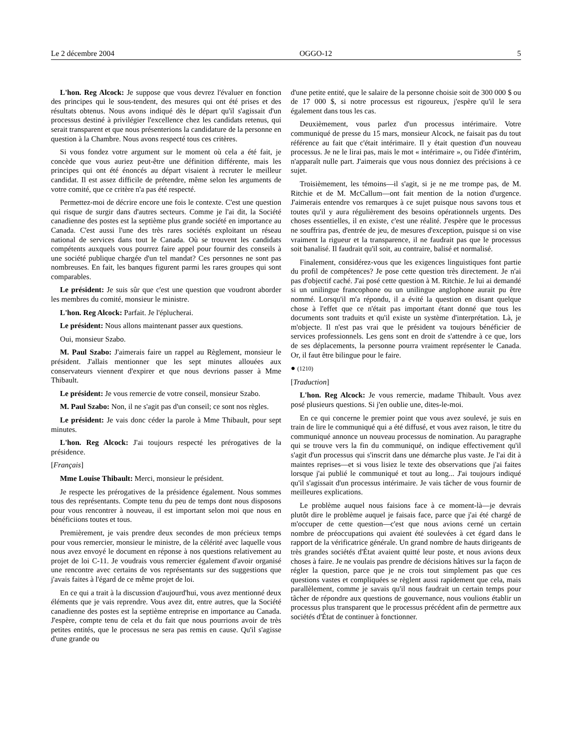Le 2 décembre 2004 OGGO-12 5
L'hon. Reg Alcock: Je suppose que vous devrez l'évaluer en fonction des principes qui le sous-tendent, des mesures qui ont été prises et des résultats obtenus. Nous avons indiqué dès le départ qu'il s'agissait d'un processus destiné à privilégier l'excellence chez les candidats retenus, qui serait transparent et que nous présenterions la candidature de la personne en question à la Chambre. Nous avons respecté tous ces critères.
Si vous fondez votre argument sur le moment où cela a été fait, je concède que vous auriez peut-être une définition différente, mais les principes qui ont été énoncés au départ visaient à recruter le meilleur candidat. Il est assez difficile de prétendre, même selon les arguments de votre comité, que ce critère n'a pas été respecté.
Permettez-moi de décrire encore une fois le contexte. C'est une question qui risque de surgir dans d'autres secteurs. Comme je l'ai dit, la Société canadienne des postes est la septième plus grande société en importance au Canada. C'est aussi l'une des très rares sociétés exploitant un réseau national de services dans tout le Canada. Où se trouvent les candidats compétents auxquels vous pourrez faire appel pour fournir des conseils à une société publique chargée d'un tel mandat? Ces personnes ne sont pas nombreuses. En fait, les banques figurent parmi les rares groupes qui sont comparables.
Le président: Je suis sûr que c'est une question que voudront aborder les membres du comité, monsieur le ministre.
L'hon. Reg Alcock: Parfait. Je l'éplucherai.
Le président: Nous allons maintenant passer aux questions.
Oui, monsieur Szabo.
M. Paul Szabo: J'aimerais faire un rappel au Règlement, monsieur le président. J'allais mentionner que les sept minutes allouées aux conservateurs viennent d'expirer et que nous devrions passer à Mme Thibault.
Le président: Je vous remercie de votre conseil, monsieur Szabo.
M. Paul Szabo: Non, il ne s'agit pas d'un conseil; ce sont nos règles.
Le président: Je vais donc céder la parole à Mme Thibault, pour sept minutes.
L'hon. Reg Alcock: J'ai toujours respecté les prérogatives de la présidence.
[Français]
Mme Louise Thibault: Merci, monsieur le président.
Je respecte les prérogatives de la présidence également. Nous sommes tous des représentants. Compte tenu du peu de temps dont nous disposons pour vous rencontrer à nouveau, il est important selon moi que nous en bénéficiions toutes et tous.
Premièrement, je vais prendre deux secondes de mon précieux temps pour vous remercier, monsieur le ministre, de la célérité avec laquelle vous nous avez envoyé le document en réponse à nos questions relativement au projet de loi C-11. Je voudrais vous remercier également d'avoir organisé une rencontre avec certains de vos représentants sur des suggestions que j'avais faites à l'égard de ce même projet de loi.
En ce qui a trait à la discussion d'aujourd'hui, vous avez mentionné deux éléments que je vais reprendre. Vous avez dit, entre autres, que la Société canadienne des postes est la septième entreprise en importance au Canada. J'espère, compte tenu de cela et du fait que nous pourrions avoir de très petites entités, que le processus ne sera pas remis en cause. Qu'il s'agisse d'une grande ou
d'une petite entité, que le salaire de la personne choisie soit de 300 000 $ ou de 17 000 $, si notre processus est rigoureux, j'espère qu'il le sera également dans tous les cas.
Deuxièmement, vous parlez d'un processus intérimaire. Votre communiqué de presse du 15 mars, monsieur Alcock, ne faisait pas du tout référence au fait que c'était intérimaire. Il y était question d'un nouveau processus. Je ne le lirai pas, mais le mot « intérimaire », ou l'idée d'intérim, n'apparaît nulle part. J'aimerais que vous nous donniez des précisions à ce sujet.
Troisièmement, les témoins—il s'agit, si je ne me trompe pas, de M. Ritchie et de M. McCallum—ont fait mention de la notion d'urgence. J'aimerais entendre vos remarques à ce sujet puisque nous savons tous et toutes qu'il y aura régulièrement des besoins opérationnels urgents. Des choses essentielles, il en existe, c'est une réalité. J'espère que le processus ne souffrira pas, d'entrée de jeu, de mesures d'exception, puisque si on vise vraiment la rigueur et la transparence, il ne faudrait pas que le processus soit banalisé. Il faudrait qu'il soit, au contraire, balisé et normalisé.
Finalement, considérez-vous que les exigences linguistiques font partie du profil de compétences? Je pose cette question très directement. Je n'ai pas d'objectif caché. J'ai posé cette question à M. Ritchie. Je lui ai demandé si un unilingue francophone ou un unilingue anglophone aurait pu être nommé. Lorsqu'il m'a répondu, il a évité la question en disant quelque chose à l'effet que ce n'était pas important étant donné que tous les documents sont traduits et qu'il existe un système d'interprétation. Là, je m'objecte. Il n'est pas vrai que le président va toujours bénéficier de services professionnels. Les gens sont en droit de s'attendre à ce que, lors de ses déplacements, la personne pourra vraiment représenter le Canada. Or, il faut être bilingue pour le faire.
● (1210)
[Traduction]
L'hon. Reg Alcock: Je vous remercie, madame Thibault. Vous avez posé plusieurs questions. Si j'en oublie une, dites-le-moi.
En ce qui concerne le premier point que vous avez soulevé, je suis en train de lire le communiqué qui a été diffusé, et vous avez raison, le titre du communiqué annonce un nouveau processus de nomination. Au paragraphe qui se trouve vers la fin du communiqué, on indique effectivement qu'il s'agit d'un processus qui s'inscrit dans une démarche plus vaste. Je l'ai dit à maintes reprises—et si vous lisiez le texte des observations que j'ai faites lorsque j'ai publié le communiqué et tout au long... J'ai toujours indiqué qu'il s'agissait d'un processus intérimaire. Je vais tâcher de vous fournir de meilleures explications.
Le problème auquel nous faisions face à ce moment-là—je devrais plutôt dire le problème auquel je faisais face, parce que j'ai été chargé de m'occuper de cette question—c'est que nous avions cerné un certain nombre de préoccupations qui avaient été soulevées à cet égard dans le rapport de la vérificatrice générale. Un grand nombre de hauts dirigeants de très grandes sociétés d'État avaient quitté leur poste, et nous avions deux choses à faire. Je ne voulais pas prendre de décisions hâtives sur la façon de régler la question, parce que je ne crois tout simplement pas que ces questions vastes et compliquées se règlent aussi rapidement que cela, mais parallèlement, comme je savais qu'il nous faudrait un certain temps pour tâcher de répondre aux questions de gouvernance, nous voulions établir un processus plus transparent que le processus précédent afin de permettre aux sociétés d'État de continuer à fonctionner.